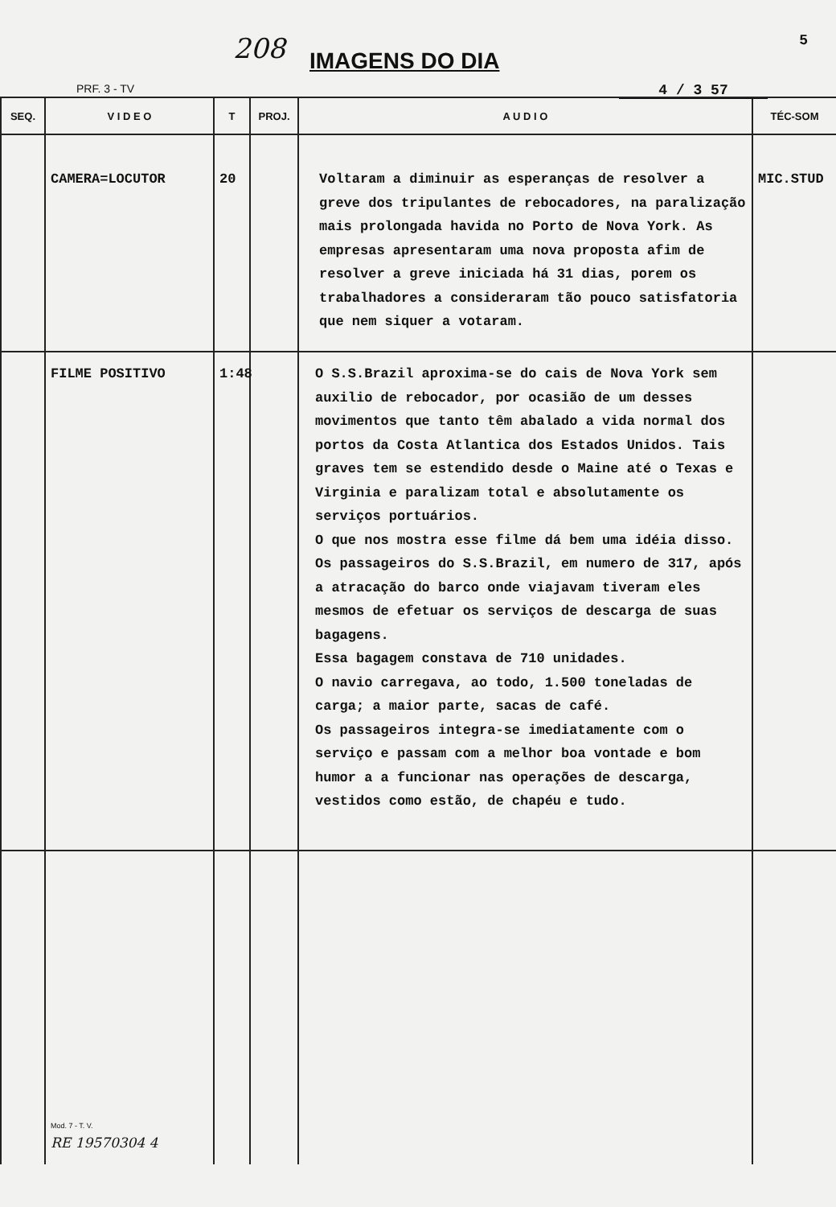208 IMAGENS DO DIA
5
PRF. 3 - TV 4 / 3 57
| SEQ. | V I D E O | T | PROJ. | A U D I O | TÉC-SOM |
| --- | --- | --- | --- | --- | --- |
| | CAMERA=LOCUTOR | 20 | | Voltaram a diminuir as esperanças de resolver a greve dos tripulantes de rebocadores, na paralização mais prolongada havida no Porto de Nova York. As empresas apresentaram uma nova proposta afim de resolver a greve iniciada há 31 dias, porem os trabalhadores a consideraram tão pouco satisfatoria que nem siquer a votaram. | MIC.STUD |
| | FILME POSITIVO | 1:48 | | O S.S.Brazil aproxima-se do cais de Nova York sem auxilio de rebocador, por ocasião de um desses movimentos que tanto têm abalado a vida normal dos portos da Costa Atlantica dos Estados Unidos. Tais graves tem se estendido desde o Maine até o Texas e Virginia e paralizam total e absolutamente os serviços portuários. O que nos mostra esse filme dá bem uma idéia disso. Os passageiros do S.S.Brazil, em numero de 317, após a atracação do barco onde viajavam tiveram eles mesmos de efetuar os serviços de descarga de suas bagagens. Essa bagagem constava de 710 unidades. O navio carregava, ao todo, 1.500 toneladas de carga; a maior parte, sacas de café. Os passageiros integra-se imediatamente com o serviço e passam com a melhor boa vontade e bom humor a a funcionar nas operações de descarga, vestidos como estão, de chapéu e tudo. | |
| | Mod. 7 - T. V. RE 19570304 4 | | | | |